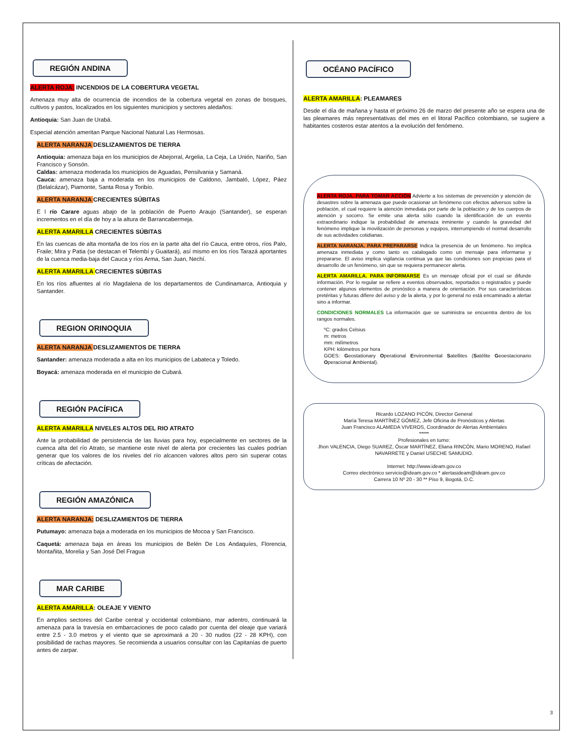REGIÓN ANDINA
ALERTA ROJA: INCENDIOS DE LA COBERTURA VEGETAL
Amenaza muy alta de ocurrencia de incendios de la cobertura vegetal en zonas de bosques, cultivos y pastos, localizados en los siguientes municipios y sectores aledaños:
Antioquia: San Juan de Urabá.
Especial atención ameritan Parque Nacional Natural Las Hermosas.
ALERTA NARANJA DESLIZAMIENTOS DE TIERRA
Antioquia: amenaza baja en los municipios de Abejorral, Argelia, La Ceja, La Unión, Nariño, San Francisco y Sonsón.
Caldas: amenaza moderada los municipios de Aguadas, Pensilvania y Samaná.
Cauca: amenaza baja a moderada en los municipios de Caldono, Jambaló, López, Páez (Belalcázar), Piamonte, Santa Rosa y Toribío.
ALERTA NARANJA CRECIENTES SÚBITAS
E l río Carare aguas abajo de la población de Puerto Araujo (Santander), se esperan incrementos en el día de hoy a la altura de Barrancabermeja.
ALERTA AMARILLA CRECIENTES SÚBITAS
En las cuencas de alta montaña de los ríos en la parte alta del río Cauca, entre otros, ríos Palo, Fraile; Mira y Patia (se destacan el Telembí y Guaitará), así mismo en los ríos Tarazá aportantes de la cuenca media-baja del Cauca y ríos Arma, San Juan, Nechí.
ALERTA AMARILLA CRECIENTES SÚBITAS
En los ríos afluentes al río Magdalena de los departamentos de Cundinamarca, Antioquia y Santander.
REGION ORINOQUIA
ALERTA NARANJA DESLIZAMIENTOS DE TIERRA
Santander: amenaza moderada a alta en los municipios de Labateca y Toledo.
Boyacá: amenaza moderada en el municipio de Cubará.
REGIÓN PACÍFICA
ALERTA AMARILLA NIVELES ALTOS DEL RIO ATRATO
Ante la probabilidad de persistencia de las lluvias para hoy, especialmente en sectores de la cuenca alta del río Atrato, se mantiene este nivel de alerta por crecientes las cuales podrían generar que los valores de los niveles del río alcancen valores altos pero sin superar cotas críticas de afectación.
REGIÓN AMAZÓNICA
ALERTA NARANJA: DESLIZAMIENTOS DE TIERRA
Putumayo: amenaza baja a moderada en los municipios de Mocoa y San Francisco.
Caquetá: amenaza baja en áreas los municipios de Belén De Los Andaquíes, Florencia, Montañita, Morelia y San José Del Fragua
MAR CARIBE
ALERTA AMARILLA: OLEAJE Y VIENTO
En amplios sectores del Caribe central y occidental colombiano, mar adentro, continuará la amenaza para la travesía en embarcaciones de poco calado por cuenta del oleaje que variará entre 2.5 - 3.0 metros y el viento que se aproximará a 20 - 30 nudos (22 - 28 KPH), con posibilidad de rachas mayores. Se recomienda a usuarios consultar con las Capitanías de puerto antes de zarpar.
OCÉANO PACÍFICO
ALERTA AMARILLA: PLEAMARES
Desde el día de mañana y hasta el próximo 26 de marzo del presente año se espera una de las pleamares más representativas del mes en el litoral Pacífico colombiano, se sugiere a habitantes costeros estar atentos a la evolución del fenómeno.
ALERTA ROJA. PARA TOMAR ACCIÓN Advierte a los sistemas de prevención y atención de desastres sobre la amenaza que puede ocasionar un fenómeno con efectos adversos sobre la población, el cual requiere la atención inmediata por parte de la población y de los cuerpos de atención y socorro. Se emite una alerta sólo cuando la identificación de un evento extraordinario indique la probabilidad de amenaza inminente y cuando la gravedad del fenómeno implique la movilización de personas y equipos, interrumpiendo el normal desarrollo de sus actividades cotidianas.
ALERTA NARANJA. PARA PREPARARSE Indica la presencia de un fenómeno. No implica amenaza inmediata y como tanto es catalogado como un mensaje para informarse y prepararse. El aviso implica vigilancia continua ya que las condiciones son propicias para el desarrollo de un fenómeno, sin que se requiera permanecer alerta.
ALERTA AMARILLA. PARA INFORMARSE Es un mensaje oficial por el cual se difunde información. Por lo regular se refiere a eventos observados, reportados o registrados y puede contener algunos elementos de pronóstico a manera de orientación. Por sus características pretéritas y futuras difiere del aviso y de la alerta, y por lo general no está encaminado a alertar sino a informar.
CONDICIONES NORMALES La información que se suministra se encuentra dentro de los rangos normales.
ºC: grados Celsius
m: metros
mm: milímetros
KPH: kilómetros por hora
GOES: Geostationary Operational Environmental Satellites (Satélite Geoestacionario Operacional Ambiental).
Ricardo LOZANO PICÓN, Director General
María Teresa MARTÍNEZ GÓMEZ, Jefe Oficina de Pronósticos y Alertas
Juan Francisco ALAMEDA VIVEROS, Coordinador de Alertas Ambientales
*****
Profesionales en turno:
Jhon VALENCIA, Diego SUAREZ, Óscar MARTÍNEZ, Eliana RINCÓN, Mario MORENO, Rafael NAVARRETE y Daniel USECHE SAMUDIO.
Internet: http://www.ideam.gov.co
Correo electrónico servicio@ideam.gov.co * alertasideam@ideam.gov.co
Carrera 10 Nº 20 - 30 ** Piso 9, Bogotá, D.C.
3